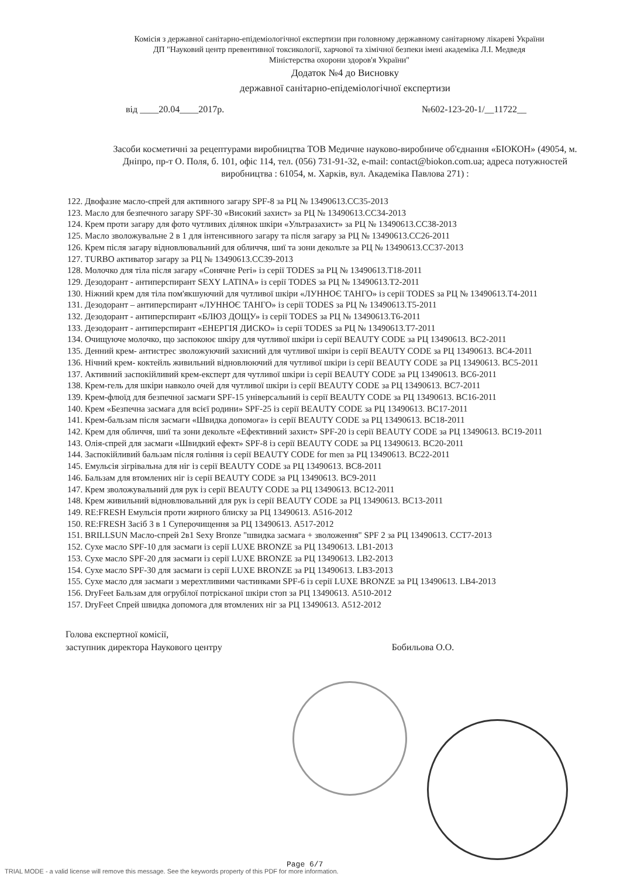Комісія з державної санітарно-епідеміологічної експертизи при головному державному санітарному лікареві України
ДП "Науковий центр превентивної токсикології, харчової та хімічної безпеки імені академіка Л.І. Медведя
Міністерства охорони здоров'я України"
Додаток №4 до Висновку
державної санітарно-епідеміологічної експертизи
від ____20.04____2017р. №602-123-20-1/__11722__
Засоби косметичні за рецептурами виробництва ТОВ Медичне науково-виробниче об'єднання «БІОКОН» (49054, м. Дніпро, пр-т О. Поля, б. 101, офіс 114, тел. (056) 731-91-32, e-mail: contact@biokon.com.ua; адреса потужностей виробництва : 61054, м. Харків, вул. Академіка Павлова 271) :
122. Двофазне масло-спрей для активного загару SPF-8 за РЦ № 13490613.СС35-2013
123. Масло для безпечного загару SPF-30 «Високий захист» за РЦ № 13490613.СС34-2013
124. Крем проти загару для фото чутливих ділянок шкіри «Ультразахист» за РЦ № 13490613.СС38-2013
125. Масло зволожувальне 2 в 1 для інтенсивного загару та після загару за РЦ № 13490613.СС26-2011
126. Крем після загару відновлювальний для обличчя, шиї та зони декольте за РЦ № 13490613.СС37-2013
127. TURBO активатор загару за РЦ № 13490613.СС39-2013
128. Молочко для тіла після загару «Сонячне Регі» із серії TODES за РЦ № 13490613.Т18-2011
129. Дезодорант - антиперспирант SEXY LATINA» із серії TODES за РЦ № 13490613.Т2-2011
130. Ніжний крем для тіла пом'якшуючий для чутливої шкіри «ЛУННОЄ ТАНГО» із серії TODES за РЦ № 13490613.Т4-2011
131. Дезодорант – антиперспирант «ЛУННОЄ ТАНГО» із серії TODES за РЦ № 13490613.Т5-2011
132. Дезодорант - антиперспирант «БЛЮЗ ДОЩУ» із серії TODES за РЦ № 13490613.Т6-2011
133. Дезодорант - антиперспирант «ЕНЕРГІЯ ДИСКО» із серії TODES за РЦ № 13490613.Т7-2011
134. Очищуюче молочко, що заспокоює шкіру для чутливої шкіри із серії BEAUTY CODE за РЦ 13490613. ВС2-2011
135. Денний крем- антистрес зволожуючий захисний для чутливої шкіри із серії BEAUTY CODE за РЦ 13490613. ВС4-2011
136. Нічний крем- коктейль живильний відновлюючий для чутливої шкіри із серії BEAUTY CODE за РЦ 13490613. ВС5-2011
137. Активний заспокійливий крем-експерт для чутливої шкіри із серії BEAUTY CODE за РЦ 13490613. ВС6-2011
138. Крем-гель для шкіри навколо очей для чутливої шкіри із серії BEAUTY CODE за РЦ 13490613. ВС7-2011
139. Крем-флюїд для безпечної засмаги SPF-15 універсальний із серії BEAUTY CODE за РЦ 13490613. ВС16-2011
140. Крем «Безпечна засмага для всієї родини» SPF-25 із серії BEAUTY CODE за РЦ 13490613. ВС17-2011
141. Крем-бальзам після засмаги «Швидка допомога» із серії BEAUTY CODE за РЦ 13490613. ВС18-2011
142. Крем для обличчя, шиї та зони декольте «Ефективний захист» SPF-20 із серії BEAUTY CODE за РЦ 13490613. ВС19-2011
143. Олія-спрей для засмаги «Швидкий ефект» SPF-8 із серії BEAUTY CODE за РЦ 13490613. ВС20-2011
144. Заспокійливий бальзам після гоління із серії BEAUTY CODE for men за РЦ 13490613. ВС22-2011
145. Емульсія зігрівальна для ніг із серії BEAUTY CODE за РЦ 13490613. ВС8-2011
146. Бальзам для втомлених ніг із серії BEAUTY CODE за РЦ 13490613. ВС9-2011
147. Крем зволожувальний для рук із серії BEAUTY CODE за РЦ 13490613. ВС12-2011
148. Крем живильний відновлювальний для рук із серії BEAUTY CODE за РЦ 13490613. ВС13-2011
149. RE:FRESH Емульсія проти жирного блиску за РЦ 13490613. А516-2012
150. RE:FRESH Засіб 3 в 1 Суперочищення за РЦ 13490613. А517-2012
151. BRILLSUN Масло-спрей 2в1 Sexy Bronze "швидка засмага + зволоження" SPF 2 за РЦ 13490613. ССТ7-2013
152. Сухе масло SPF-10 для засмаги із серії LUXE BRONZE за РЦ 13490613. LB1-2013
153. Сухе масло SPF-20 для засмаги із серії LUXE BRONZE за РЦ 13490613. LB2-2013
154. Сухе масло SPF-30 для засмаги із серії LUXE BRONZE за РЦ 13490613. LB3-2013
155. Сухе масло для засмаги з мерехтливими частинками SPF-6 із серії LUXE BRONZE за РЦ 13490613. LB4-2013
156. DryFeet Бальзам для огрубілої потрісканої шкіри стоп за РЦ 13490613. А510-2012
157. DryFeet Спрей швидка допомога для втомлених ніг за РЦ 13490613. А512-2012
Голова експертної комісії,
заступник директора Наукового центру
Бобильова О.О.
Page 6/7
TRIAL MODE - a valid license will remove this message. See the keywords property of this PDF for more information.